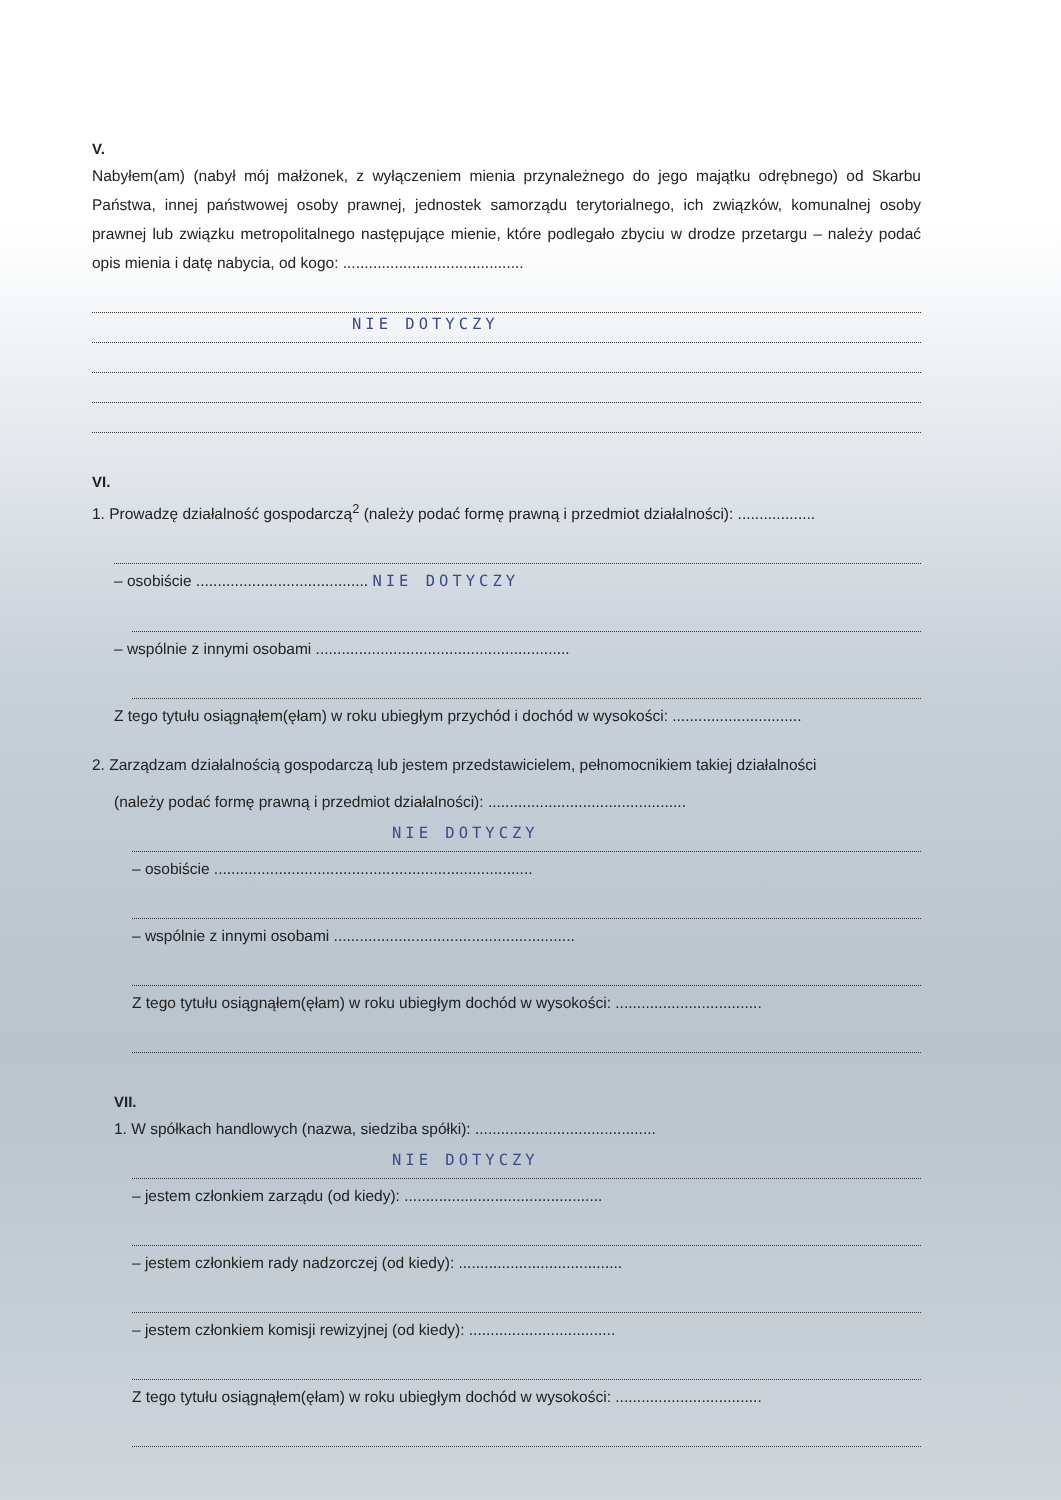V.
Nabyłem(am) (nabył mój małżonek, z wyłączeniem mienia przynależnego do jego majątku odrębnego) od Skarbu Państwa, innej państwowej osoby prawnej, jednostek samorządu terytorialnego, ich związków, komunalnej osoby prawnej lub związku metropolitalnego następujące mienie, które podlegało zbyciu w drodze przetargu – należy podać opis mienia i datę nabycia, od kogo: ..........................................
NIE DOTYCZY
VI.
1. Prowadzę działalność gospodarczą<sup>2</sup> (należy podać formę prawną i przedmiot działalności): ..................
– osobiście ........................................ NIE DOTYCZY
– wspólnie z innymi osobami ...........................................................
Z tego tytułu osiągnąłem(ęłam) w roku ubiegłym przychód i dochód w wysokości: ..............................
2. Zarządzam działalnością gospodarczą lub jestem przedstawicielem, pełnomocnikiem takiej działalności
(należy podać formę prawną i przedmiot działalności): ..............................................
NIE DOTYCZY
– osobiście ..........................................................................
– wspólnie z innymi osobami ........................................................
Z tego tytułu osiągnąłem(ęłam) w roku ubiegłym dochód w wysokości: ..................................
VII.
1. W spółkach handlowych (nazwa, siedziba spółki): ..........................................
NIE DOTYCZY
– jestem członkiem zarządu (od kiedy): ..............................................
– jestem członkiem rady nadzorczej (od kiedy): ......................................
– jestem członkiem komisji rewizyjnej (od kiedy): ..................................
Z tego tytułu osiągnąłem(ęłam) w roku ubiegłym dochód w wysokości: ..................................